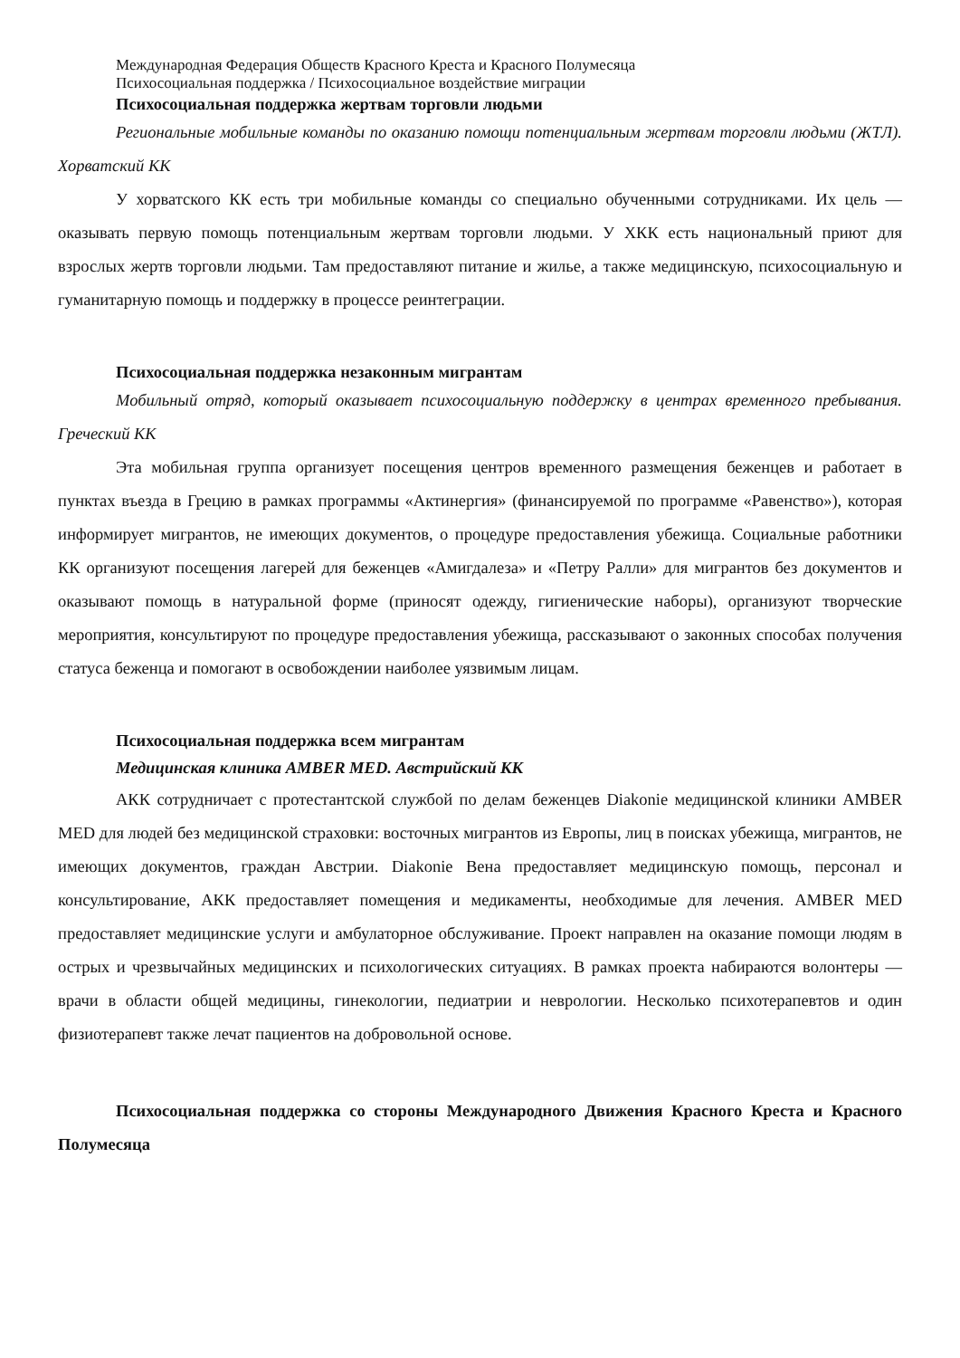Международная Федерация Обществ Красного Креста и Красного Полумесяца
Психосоциальная поддержка / Психосоциальное воздействие миграции
Психосоциальная поддержка жертвам торговли людьми
Региональные мобильные команды по оказанию помощи потенциальным жертвам торговли людьми (ЖТЛ). Хорватский КК
У хорватского КК есть три мобильные команды со специально обученными сотрудниками. Их цель — оказывать первую помощь потенциальным жертвам торговли людьми. У ХКК есть национальный приют для взрослых жертв торговли людьми. Там предоставляют питание и жилье, а также медицинскую, психосоциальную и гуманитарную помощь и поддержку в процессе реинтеграции.
Психосоциальная поддержка незаконным мигрантам
Мобильный отряд, который оказывает психосоциальную поддержку в центрах временного пребывания. Греческий КК
Эта мобильная группа организует посещения центров временного размещения беженцев и работает в пунктах въезда в Грецию в рамках программы «Актинергия» (финансируемой по программе «Равенство»), которая информирует мигрантов, не имеющих документов, о процедуре предоставления убежища. Социальные работники КК организуют посещения лагерей для беженцев «Амигдалеза» и «Петру Ралли» для мигрантов без документов и оказывают помощь в натуральной форме (приносят одежду, гигиенические наборы), организуют творческие мероприятия, консультируют по процедуре предоставления убежища, рассказывают о законных способах получения статуса беженца и помогают в освобождении наиболее уязвимым лицам.
Психосоциальная поддержка всем мигрантам
Медицинская клиника AMBER MED. Австрийский КК
АКК сотрудничает с протестантской службой по делам беженцев Diakonie медицинской клиники AMBER MED для людей без медицинской страховки: восточных мигрантов из Европы, лиц в поисках убежища, мигрантов, не имеющих документов, граждан Австрии. Diakonie Вена предоставляет медицинскую помощь, персонал и консультирование, АКК предоставляет помещения и медикаменты, необходимые для лечения. AMBER MED предоставляет медицинские услуги и амбулаторное обслуживание. Проект направлен на оказание помощи людям в острых и чрезвычайных медицинских и психологических ситуациях. В рамках проекта набираются волонтеры — врачи в области общей медицины, гинекологии, педиатрии и неврологии. Несколько психотерапевтов и один физиотерапевт также лечат пациентов на добровольной основе.
Психосоциальная поддержка со стороны Международного Движения Красного Креста и Красного Полумесяца